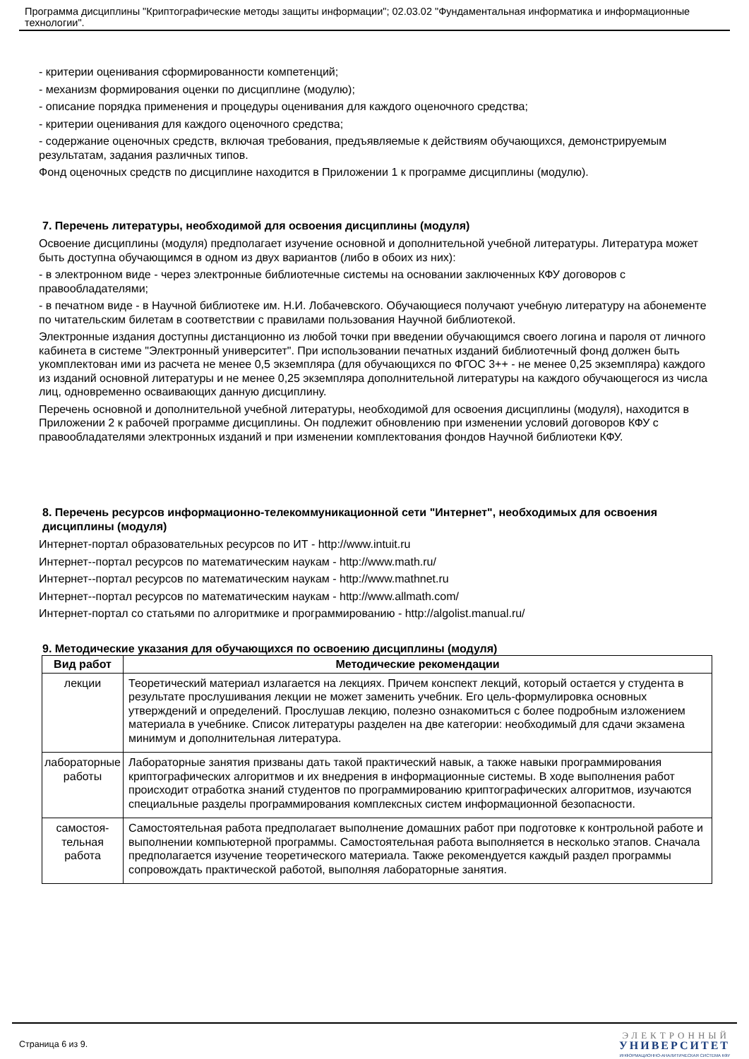Программа дисциплины "Криптографические методы защиты информации"; 02.03.02 "Фундаментальная информатика и информационные технологии".
- критерии оценивания сформированности компетенций;
- механизм формирования оценки по дисциплине (модулю);
- описание порядка применения и процедуры оценивания для каждого оценочного средства;
- критерии оценивания для каждого оценочного средства;
- содержание оценочных средств, включая требования, предъявляемые к действиям обучающихся, демонстрируемым результатам, задания различных типов.
Фонд оценочных средств по дисциплине находится в Приложении 1 к программе дисциплины (модулю).
7. Перечень литературы, необходимой для освоения дисциплины (модуля)
Освоение дисциплины (модуля) предполагает изучение основной и дополнительной учебной литературы. Литература может быть доступна обучающимся в одном из двух вариантов (либо в обоих из них):
- в электронном виде - через электронные библиотечные системы на основании заключенных КФУ договоров с правообладателями;
- в печатном виде - в Научной библиотеке им. Н.И. Лобачевского. Обучающиеся получают учебную литературу на абонементе по читательским билетам в соответствии с правилами пользования Научной библиотекой.
Электронные издания доступны дистанционно из любой точки при введении обучающимся своего логина и пароля от личного кабинета в системе "Электронный университет". При использовании печатных изданий библиотечный фонд должен быть укомплектован ими из расчета не менее 0,5 экземпляра (для обучающихся по ФГОС 3++ - не менее 0,25 экземпляра) каждого из изданий основной литературы и не менее 0,25 экземпляра дополнительной литературы на каждого обучающегося из числа лиц, одновременно осваивающих данную дисциплину.
Перечень основной и дополнительной учебной литературы, необходимой для освоения дисциплины (модуля), находится в Приложении 2 к рабочей программе дисциплины. Он подлежит обновлению при изменении условий договоров КФУ с правообладателями электронных изданий и при изменении комплектования фондов Научной библиотеки КФУ.
8. Перечень ресурсов информационно-телекоммуникационной сети "Интернет", необходимых для освоения дисциплины (модуля)
Интернет-портал образовательных ресурсов по ИТ - http://www.intuit.ru
Интернет--портал ресурсов по математическим наукам - http://www.math.ru/
Интернет--портал ресурсов по математическим наукам - http://www.mathnet.ru
Интернет--портал ресурсов по математическим наукам - http://www.allmath.com/
Интернет-портал со статьями по алгоритмике и программированию - http://algolist.manual.ru/
9. Методические указания для обучающихся по освоению дисциплины (модуля)
| Вид работ | Методические рекомендации |
| --- | --- |
| лекции | Теоретический материал излагается на лекциях. Причем конспект лекций, который остается у студента в результате прослушивания лекции не может заменить учебник. Его цель-формулировка основных утверждений и определений. Прослушав лекцию, полезно ознакомиться с более подробным изложением материала в учебнике. Список литературы разделен на две категории: необходимый для сдачи экзамена минимум и дополнительная литература. |
| лабораторные работы | Лабораторные занятия призваны дать такой практический навык, а также навыки программирования криптографических алгоритмов и их внедрения в информационные системы. В ходе выполнения работ происходит отработка знаний студентов по программированию криптографических алгоритмов, изучаются специальные разделы программирования комплексных систем информационной безопасности. |
| самостоя- тельная работа | Самостоятельная работа предполагает выполнение домашних работ при подготовке к контрольной работе и выполнении компьютерной программы. Самостоятельная работа выполняется в несколько этапов. Сначала предполагается изучение теоретического материала. Также рекомендуется каждый раздел программы сопровождать практической работой, выполняя лабораторные занятия. |
Страница 6 из 9.
ЭЛЕКТРОННЫЙ
УНИВЕРСИТЕТ
ИНФОРМАЦИОННО-АНАЛИТИЧЕСКАЯ СИСТЕМА КФУ